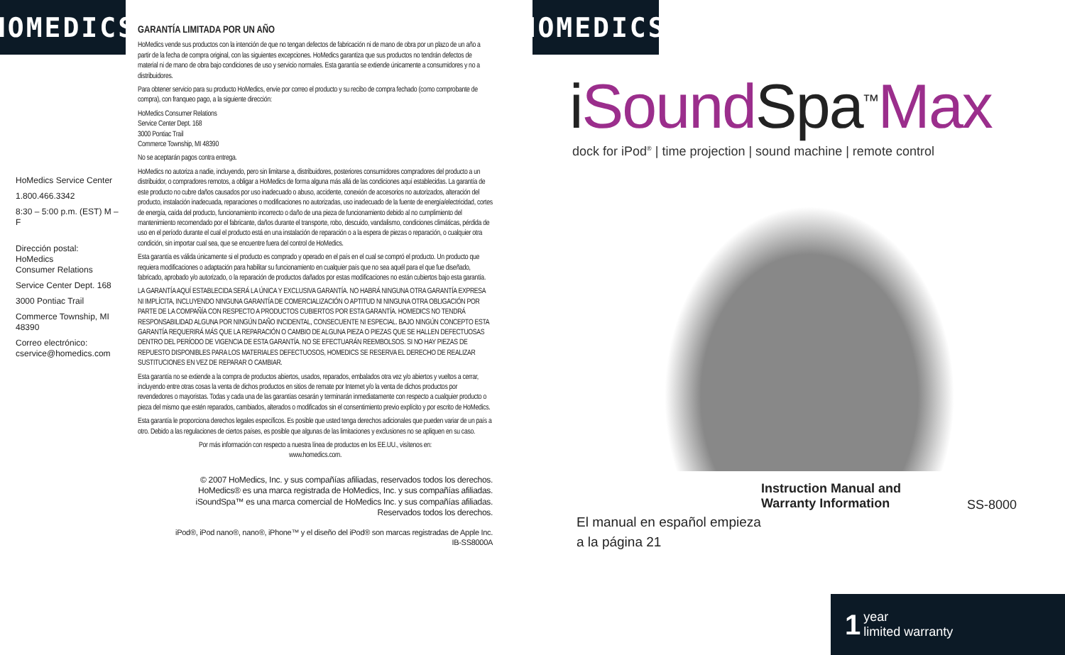HOMEDICS
HoMedics Service Center
1.800.466.3342
8:30 – 5:00 p.m. (EST) M – F
Dirección postal:
HoMedics
Consumer Relations
Service Center Dept. 168
3000 Pontiac Trail
Commerce Township, MI 48390
Correo electrónico:
cservice@homedics.com
GARANTÍA LIMITADA POR UN AÑO
HoMedics vende sus productos con la intención de que no tengan defectos de fabricación ni de mano de obra por un plazo de un año a partir de la fecha de compra original, con las siguientes excepciones. HoMedics garantiza que sus productos no tendrán defectos de material ni de mano de obra bajo condiciones de uso y servicio normales. Esta garantía se extiende únicamente a consumidores y no a distribuidores.
Para obtener servicio para su producto HoMedics, envíe por correo el producto y su recibo de compra fechado (como comprobante de compra), con franqueo pago, a la siguiente dirección:
HoMedics Consumer Relations
Service Center Dept. 168
3000 Pontiac Trail
Commerce Township, MI 48390
No se aceptarán pagos contra entrega.
HoMedics no autoriza a nadie, incluyendo, pero sin limitarse a, distribuidores, posteriores consumidores compradores del producto a un distribuidor, o compradores remotos, a obligar a HoMedics de forma alguna más allá de las condiciones aquí establecidas. La garantía de este producto no cubre daños causados por uso inadecuado o abuso, accidente, conexión de accesorios no autorizados, alteración del producto, instalación inadecuada, reparaciones o modificaciones no autorizadas, uso inadecuado de la fuente de energía/electricidad, cortes de energía, caída del producto, funcionamiento incorrecto o daño de una pieza de funcionamiento debido al no cumplimiento del mantenimiento recomendado por el fabricante, daños durante el transporte, robo, descuido, vandalismo, condiciones climáticas, pérdida de uso en el período durante el cual el producto está en una instalación de reparación o a la espera de piezas o reparación, o cualquier otra condición, sin importar cual sea, que se encuentre fuera del control de HoMedics.
Esta garantía es válida únicamente si el producto es comprado y operado en el país en el cual se compró el producto. Un producto que requiera modificaciones o adaptación para habilitar su funcionamiento en cualquier país que no sea aquél para el que fue diseñado, fabricado, aprobado y/o autorizado, o la reparación de productos dañados por estas modificaciones no están cubiertos bajo esta garantía.
LA GARANTÍA AQUÍ ESTABLECIDA SERÁ LA ÚNICA Y EXCLUSIVA GARANTÍA. NO HABRÁ NINGUNA OTRA GARANTÍA EXPRESA NI IMPLÍCITA, INCLUYENDO NINGUNA GARANTÍA DE COMERCIALIZACIÓN O APTITUD NI NINGUNA OTRA OBLIGACIÓN POR PARTE DE LA COMPAÑÍA CON RESPECTO A PRODUCTOS CUBIERTOS POR ESTA GARANTÍA. HOMEDICS NO TENDRÁ RESPONSABILIDAD ALGUNA POR NINGÚN DAÑO INCIDENTAL, CONSECUENTE NI ESPECIAL. BAJO NINGÚN CONCEPTO ESTA GARANTÍA REQUERIRÁ MÁS QUE LA REPARACIÓN O CAMBIO DE ALGUNA PIEZA O PIEZAS QUE SE HALLEN DEFECTUOSAS DENTRO DEL PERÍODO DE VIGENCIA DE ESTA GARANTÍA. NO SE EFECTUARÁN REEMBOLSOS. SI NO HAY PIEZAS DE REPUESTO DISPONIBLES PARA LOS MATERIALES DEFECTUOSOS, HOMEDICS SE RESERVA EL DERECHO DE REALIZAR SUSTITUCIONES EN VEZ DE REPARAR O CAMBIAR.
Esta garantía no se extiende a la compra de productos abiertos, usados, reparados, embalados otra vez y/o abiertos y vueltos a cerrar, incluyendo entre otras cosas la venta de dichos productos en sitios de remate por Internet y/o la venta de dichos productos por revendedores o mayoristas. Todas y cada una de las garantías cesarán y terminarán inmediatamente con respecto a cualquier producto o pieza del mismo que estén reparados, cambiados, alterados o modificados sin el consentimiento previo explícito y por escrito de HoMedics.
Esta garantía le proporciona derechos legales específicos. Es posible que usted tenga derechos adicionales que pueden variar de un país a otro. Debido a las regulaciones de ciertos países, es posible que algunas de las limitaciones y exclusiones no se apliquen en su caso.
Por más información con respecto a nuestra línea de productos en los EE.UU., visítenos en:
www.homedics.com.
© 2007 HoMedics, Inc. y sus compañías afiliadas, reservados todos los derechos.
HoMedics® es una marca registrada de HoMedics, Inc. y sus compañías afiliadas.
iSoundSpa™ es una marca comercial de HoMedics Inc. y sus compañías afiliadas.
Reservados todos los derechos.
iPod®, iPod nano®, nano®, iPhone™ y el diseño del iPod® son marcas registradas de Apple Inc.
IB-SS8000A
HOMEDICS<sup>®</sup>
iSound Spa<sup>™</sup>Max
dock for iPod<sup>®</sup> | time projection | sound machine | remote control
El manual en español empieza a la página 21
Instruction Manual and
Warranty Information
SS-8000
1 year
limited warranty